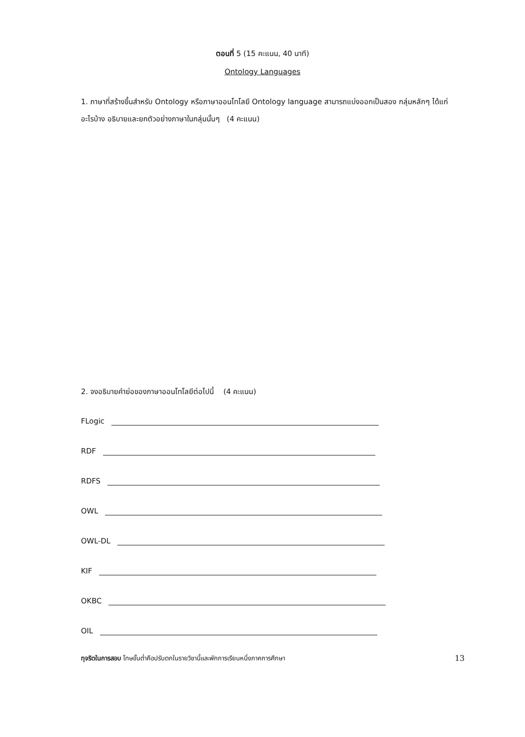ตอนที่ 5 (15 คะแนน, 40 นาที)
Ontology Languages
1. ภาษาที่สร้างขึ้นสำหรับ Ontology หรือภาษาออนโทโลยี Ontology language สามารถแบ่งออกเป็นสอง กลุ่มหลักๆ ได้แก่อะไรบ้าง อธิบายและยกตัวอย่างภาษาในกลุ่มนั้นๆ (4 คะแนน)
2. จงอธิบายคำย่อของภาษาออนโทโลยีต่อไปนี้ (4 คะแนน)
FLogic
RDF
RDFS
OWL
OWL-DL
KIF
OKBC
OIL
ทุจริตในการสอบ โทษขั้นต่ำคือปรับตกในรายวิชานี้และพักการเรียนหนึ่งภาคการศึกษา 13